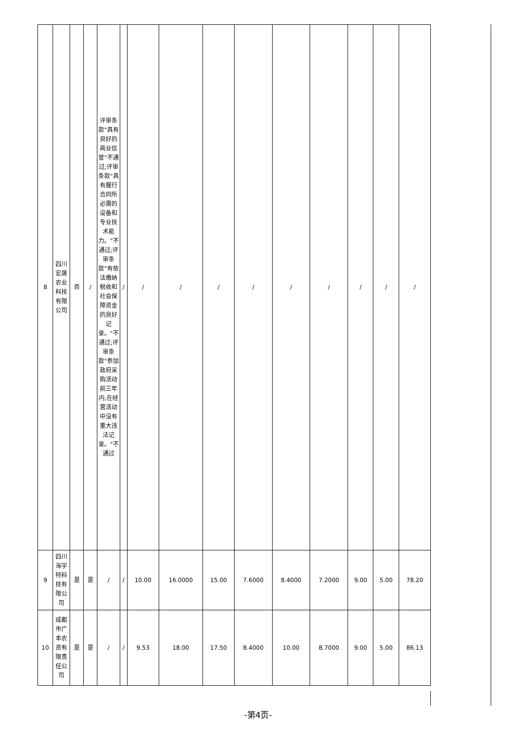| 8 | 四川宏晟农业科技有限公司 | 否 | / | 评审条款"具有良好的商业信誉"不通过;评审条款"具有履行合同所必需的设备和专业技术能力。"不通过;评审条款"有依法缴纳税收和社会保障资金的良好记录。"不通过;评审条款"参加政府采购活动前三年内,在经营活动中没有重大违法记录。"不通过 | / | / | / | / | / | / | / | / | / | / |
| 9 | 四川海宇特科技有限公司 | 是 | 是 | / | / | 10.00 | 16.0000 | 15.00 | 7.6000 | 8.4000 | 7.2000 | 9.00 | 5.00 | 78.20 |
| 10 | 成都市广丰农资有限责任公司 | 是 | 是 | / | / | 9.53 | 18.00 | 17.50 | 8.4000 | 10.00 | 8.7000 | 9.00 | 5.00 | 86.13 |
-第4页-